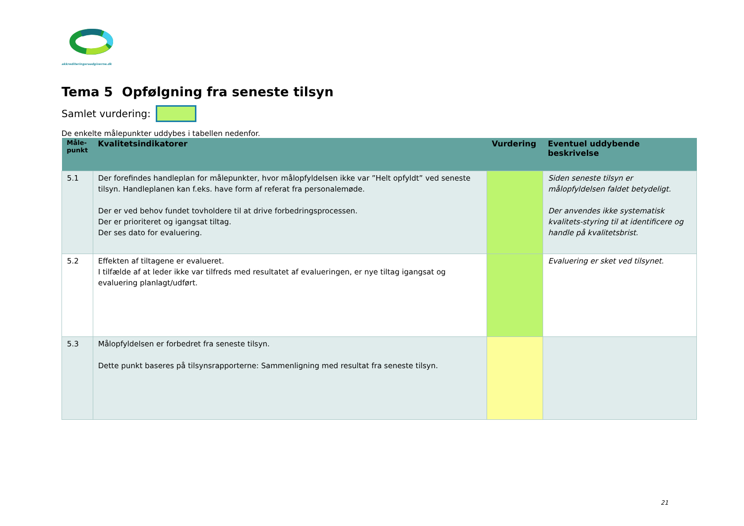akkrediteringsraadgiverne.dk
Tema 5 Opfølgning fra seneste tilsyn
Samlet vurdering:
De enkelte målepunkter uddybes i tabellen nedenfor.
| Måle- punkt | Kvalitetsindikatorer | Vurdering | Eventuel uddybende beskrivelse |
| --- | --- | --- | --- |
| 5.1 | Der forefindes handleplan for målepunkter, hvor målopfyldelsen ikke var ”Helt opfyldt” ved seneste tilsyn. Handleplanen kan f.eks. have form af referat fra personalemøde. Der er ved behov fundet tovholdere til at drive forbedringsprocessen. Der er prioriteret og igangsat tiltag. Der ses dato for evaluering. | | Siden seneste tilsyn er målopfyldelsen faldet betydeligt. Der anvendes ikke systematisk kvalitets-styring til at identificere og handle på kvalitetsbrist. |
| 5.2 | Effekten af tiltagene er evalueret. I tilfælde af at leder ikke var tilfreds med resultatet af evalueringen, er nye tiltag igangsat og evaluering planlagt/udført. | | Evaluering er sket ved tilsynet. |
| 5.3 | Målopfyldelsen er forbedret fra seneste tilsyn. Dette punkt baseres på tilsynsrapporterne: Sammenligning med resultat fra seneste tilsyn. | | |
21